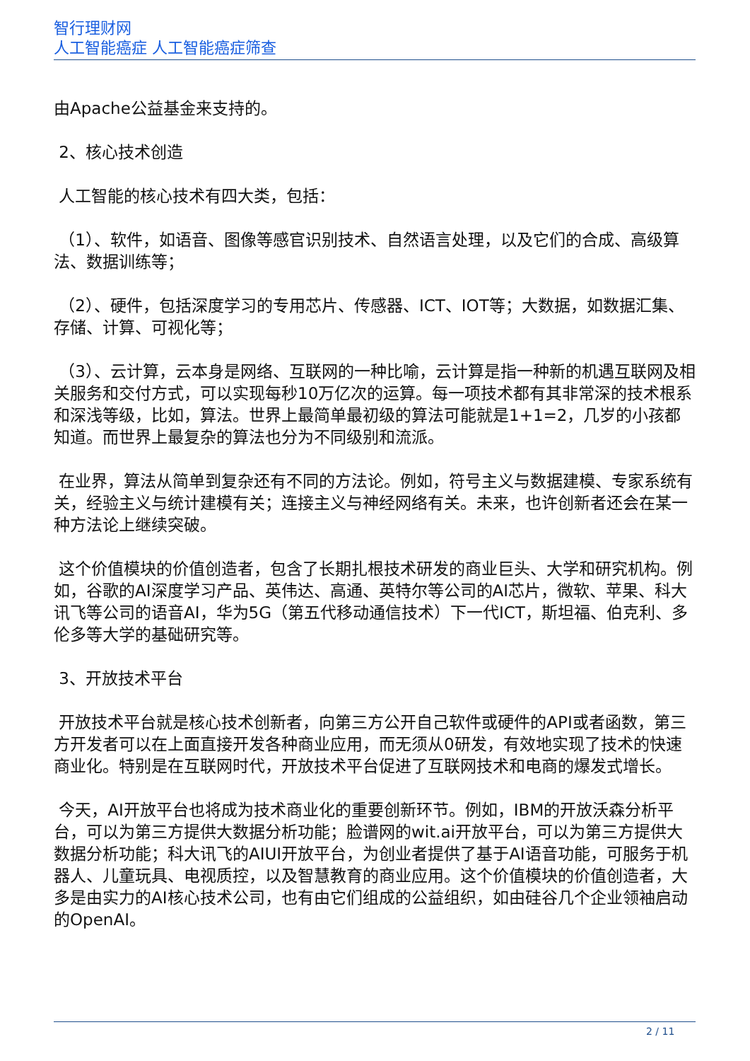智行理财网
人工智能癌症 人工智能癌症筛查
由Apache公益基金来支持的。
2、核心技术创造
人工智能的核心技术有四大类，包括：
（1）、软件，如语音、图像等感官识别技术、自然语言处理，以及它们的合成、高级算法、数据训练等；
（2）、硬件，包括深度学习的专用芯片、传感器、ICT、IOT等；大数据，如数据汇集、存储、计算、可视化等；
（3）、云计算，云本身是网络、互联网的一种比喻，云计算是指一种新的机遇互联网及相关服务和交付方式，可以实现每秒10万亿次的运算。每一项技术都有其非常深的技术根系和深浅等级，比如，算法。世界上最简单最初级的算法可能就是1+1=2，几岁的小孩都知道。而世界上最复杂的算法也分为不同级别和流派。
在业界，算法从简单到复杂还有不同的方法论。例如，符号主义与数据建模、专家系统有关，经验主义与统计建模有关；连接主义与神经网络有关。未来，也许创新者还会在某一种方法论上继续突破。
这个价值模块的价值创造者，包含了长期扎根技术研发的商业巨头、大学和研究机构。例如，谷歌的AI深度学习产品、英伟达、高通、英特尔等公司的AI芯片，微软、苹果、科大讯飞等公司的语音AI，华为5G（第五代移动通信技术）下一代ICT，斯坦福、伯克利、多伦多等大学的基础研究等。
3、开放技术平台
开放技术平台就是核心技术创新者，向第三方公开自己软件或硬件的API或者函数，第三方开发者可以在上面直接开发各种商业应用，而无须从0研发，有效地实现了技术的快速商业化。特别是在互联网时代，开放技术平台促进了互联网技术和电商的爆发式增长。
今天，AI开放平台也将成为技术商业化的重要创新环节。例如，IBM的开放沃森分析平台，可以为第三方提供大数据分析功能；脸谱网的wit.ai开放平台，可以为第三方提供大数据分析功能；科大讯飞的AIUI开放平台，为创业者提供了基于AI语音功能，可服务于机器人、儿童玩具、电视质控，以及智慧教育的商业应用。这个价值模块的价值创造者，大多是由实力的AI核心技术公司，也有由它们组成的公益组织，如由硅谷几个企业领袖启动的OpenAI。
2 / 11